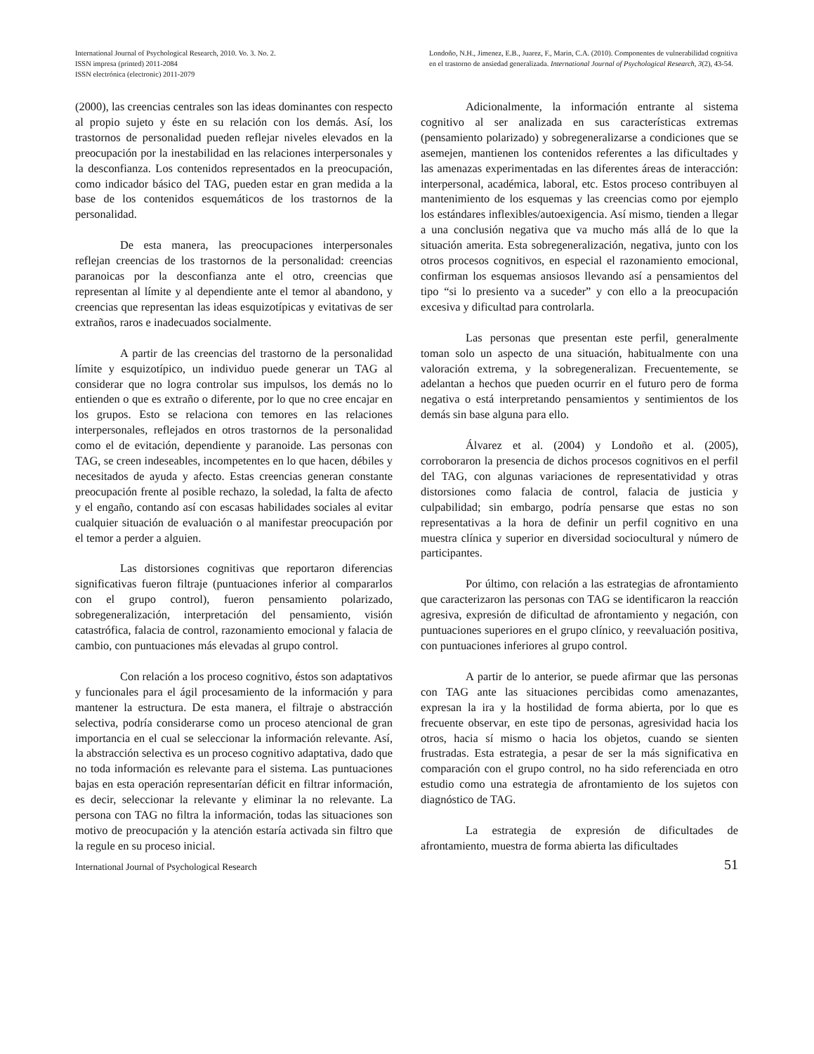International Journal of Psychological Research, 2010. Vo. 3. No. 2.
ISSN impresa (printed) 2011-2084
ISSN electrónica (electronic) 2011-2079
Londoño, N.H., Jimenez, E.B., Juarez, F., Marin, C.A. (2010). Componentes de vulnerabilidad cognitiva en el trastorno de ansiedad generalizada. International Journal of Psychological Research, 3(2), 43-54.
(2000), las creencias centrales son las ideas dominantes con respecto al propio sujeto y éste en su relación con los demás. Así, los trastornos de personalidad pueden reflejar niveles elevados en la preocupación por la inestabilidad en las relaciones interpersonales y la desconfianza. Los contenidos representados en la preocupación, como indicador básico del TAG, pueden estar en gran medida a la base de los contenidos esquemáticos de los trastornos de la personalidad.
De esta manera, las preocupaciones interpersonales reflejan creencias de los trastornos de la personalidad: creencias paranoicas por la desconfianza ante el otro, creencias que representan al límite y al dependiente ante el temor al abandono, y creencias que representan las ideas esquizotípicas y evitativas de ser extraños, raros e inadecuados socialmente.
A partir de las creencias del trastorno de la personalidad límite y esquizotípico, un individuo puede generar un TAG al considerar que no logra controlar sus impulsos, los demás no lo entienden o que es extraño o diferente, por lo que no cree encajar en los grupos. Esto se relaciona con temores en las relaciones interpersonales, reflejados en otros trastornos de la personalidad como el de evitación, dependiente y paranoide. Las personas con TAG, se creen indeseables, incompetentes en lo que hacen, débiles y necesitados de ayuda y afecto. Estas creencias generan constante preocupación frente al posible rechazo, la soledad, la falta de afecto y el engaño, contando así con escasas habilidades sociales al evitar cualquier situación de evaluación o al manifestar preocupación por el temor a perder a alguien.
Las distorsiones cognitivas que reportaron diferencias significativas fueron filtraje (puntuaciones inferior al compararlos con el grupo control), fueron pensamiento polarizado, sobregeneralización, interpretación del pensamiento, visión catastrófica, falacia de control, razonamiento emocional y falacia de cambio, con puntuaciones más elevadas al grupo control.
Con relación a los proceso cognitivo, éstos son adaptativos y funcionales para el ágil procesamiento de la información y para mantener la estructura. De esta manera, el filtraje o abstracción selectiva, podría considerarse como un proceso atencional de gran importancia en el cual se seleccionar la información relevante. Así, la abstracción selectiva es un proceso cognitivo adaptativa, dado que no toda información es relevante para el sistema. Las puntuaciones bajas en esta operación representarían déficit en filtrar información, es decir, seleccionar la relevante y eliminar la no relevante. La persona con TAG no filtra la información, todas las situaciones son motivo de preocupación y la atención estaría activada sin filtro que la regule en su proceso inicial.
Adicionalmente, la información entrante al sistema cognitivo al ser analizada en sus características extremas (pensamiento polarizado) y sobregeneralizarse a condiciones que se asemejen, mantienen los contenidos referentes a las dificultades y las amenazas experimentadas en las diferentes áreas de interacción: interpersonal, académica, laboral, etc. Estos proceso contribuyen al mantenimiento de los esquemas y las creencias como por ejemplo los estándares inflexibles/autoexigencia. Así mismo, tienden a llegar a una conclusión negativa que va mucho más allá de lo que la situación amerita. Esta sobregeneralización, negativa, junto con los otros procesos cognitivos, en especial el razonamiento emocional, confirman los esquemas ansiosos llevando así a pensamientos del tipo “si lo presiento va a suceder” y con ello a la preocupación excesiva y dificultad para controlarla.
Las personas que presentan este perfil, generalmente toman solo un aspecto de una situación, habitualmente con una valoración extrema, y la sobregeneralizan. Frecuentemente, se adelantan a hechos que pueden ocurrir en el futuro pero de forma negativa o está interpretando pensamientos y sentimientos de los demás sin base alguna para ello.
Álvarez et al. (2004) y Londoño et al. (2005), corroboraron la presencia de dichos procesos cognitivos en el perfil del TAG, con algunas variaciones de representatividad y otras distorsiones como falacia de control, falacia de justicia y culpabilidad; sin embargo, podría pensarse que estas no son representativas a la hora de definir un perfil cognitivo en una muestra clínica y superior en diversidad sociocultural y número de participantes.
Por último, con relación a las estrategias de afrontamiento que caracterizaron las personas con TAG se identificaron la reacción agresiva, expresión de dificultad de afrontamiento y negación, con puntuaciones superiores en el grupo clínico, y reevaluación positiva, con puntuaciones inferiores al grupo control.
A partir de lo anterior, se puede afirmar que las personas con TAG ante las situaciones percibidas como amenazantes, expresan la ira y la hostilidad de forma abierta, por lo que es frecuente observar, en este tipo de personas, agresividad hacia los otros, hacia sí mismo o hacia los objetos, cuando se sienten frustradas. Esta estrategia, a pesar de ser la más significativa en comparación con el grupo control, no ha sido referenciada en otro estudio como una estrategia de afrontamiento de los sujetos con diagnóstico de TAG.
La estrategia de expresión de dificultades de afrontamiento, muestra de forma abierta las dificultades
International Journal of Psychological Research 51